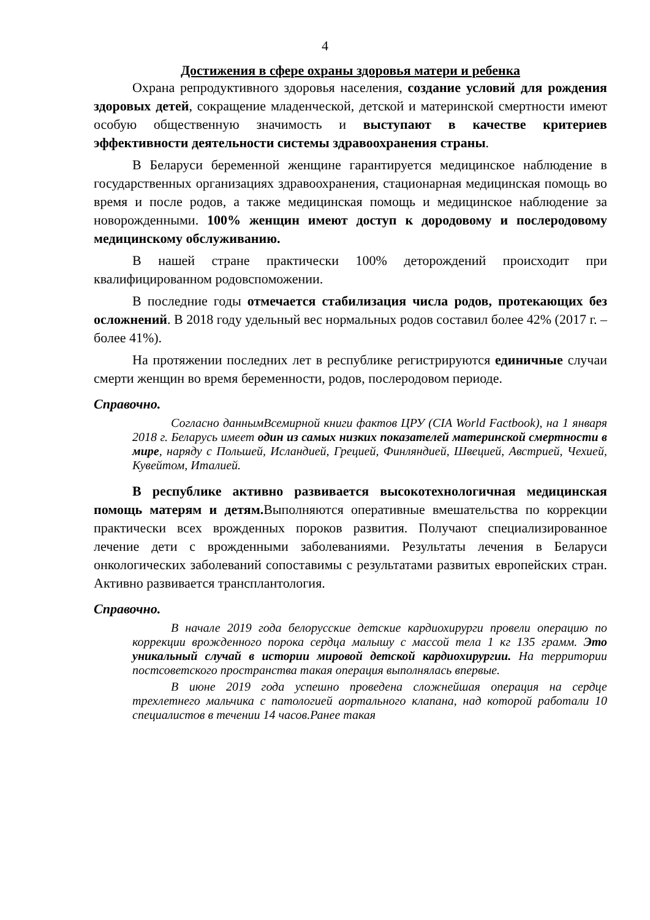4
Достижения в сфере охраны здоровья матери и ребенка
Охрана репродуктивного здоровья населения, создание условий для рождения здоровых детей, сокращение младенческой, детской и материнской смертности имеют особую общественную значимость и выступают в качестве критериев эффективности деятельности системы здравоохранения страны.
В Беларуси беременной женщине гарантируется медицинское наблюдение в государственных организациях здравоохранения, стационарная медицинская помощь во время и после родов, а также медицинская помощь и медицинское наблюдение за новорожденными. 100% женщин имеют доступ к дородовому и послеродовому медицинскому обслуживанию.
В нашей стране практически 100% деторождений происходит при квалифицированном родовспоможении.
В последние годы отмечается стабилизация числа родов, протекающих без осложнений. В 2018 году удельный вес нормальных родов составил более 42% (2017 г. – более 41%).
На протяжении последних лет в республике регистрируются единичные случаи смерти женщин во время беременности, родов, послеродовом периоде.
Справочно.
Согласно даннымВсемирной книги фактов ЦРУ (CIA World Factbook), на 1 января 2018 г. Беларусь имеет один из самых низких показателей материнской смертности в мире, наряду с Польшей, Исландией, Грецией, Финляндией, Швецией, Австрией, Чехией, Кувейтом, Италией.
В республике активно развивается высокотехнологичная медицинская помощь матерям и детям. Выполняются оперативные вмешательства по коррекции практически всех врожденных пороков развития. Получают специализированное лечение дети с врожденными заболеваниями. Результаты лечения в Беларуси онкологических заболеваний сопоставимы с результатами развитых европейских стран. Активно развивается трансплантология.
Справочно.
В начале 2019 года белорусские детские кардиохирурги провели операцию по коррекции врожденного порока сердца малышу с массой тела 1 кг 135 грамм. Это уникальный случай в истории мировой детской кардиохирургии. На территории постсоветского пространства такая операция выполнялась впервые.
В июне 2019 года успешно проведена сложнейшая операция на сердце трехлетнего мальчика с патологией аортального клапана, над которой работали 10 специалистов в течении 14 часов.Ранее такая